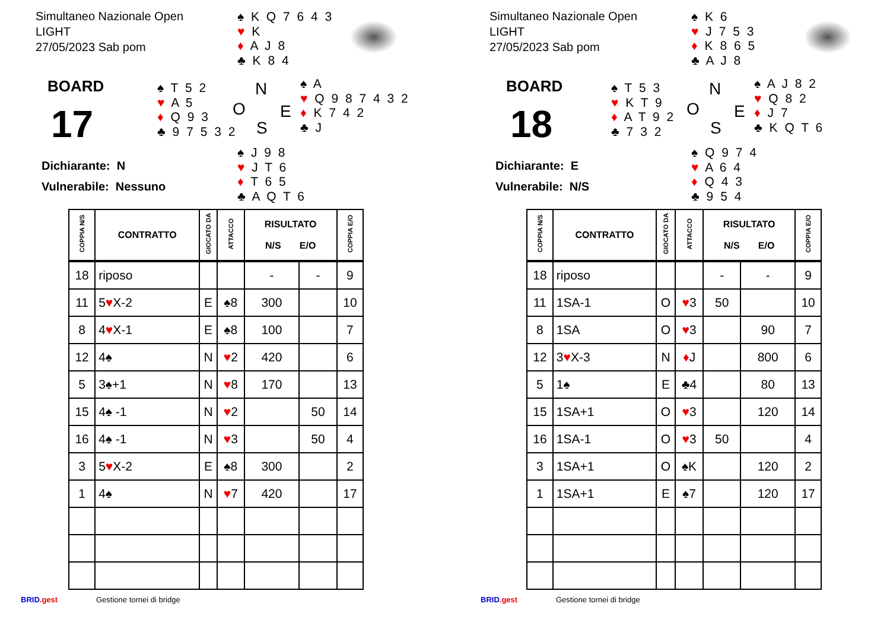Simultaneo Nazionale Open
LIGHT
27/05/2023 Sab pom
♠ K Q 7 6 4 3
♥ K
♦ A J 8
♣ K 8 4
BOARD
17
♠ T 5 2
♥ A 5
♦ Q 9 3
♣ 9 7 5 3 2
N
O E
S
♠ A
♥ Q 9 8 7 4 3 2
♦ K 7 4 2
♣ J
♠ J 9 8
♥ J T 6
♦ T 6 5
♣ A Q T 6
Dichiarante: N
Vulnerabile: Nessuno
| COPPIA N/S | CONTRATTO | GIOCATO DA | ATTACCO | RISULTATO N/S E/O | | COPPIA E/O |
| --- | --- | --- | --- | --- | --- | --- |
| 18 | riposo | | | - | - | 9 |
| 11 | 5 ♥ X-2 | E | ♠8 | 300 | | 10 |
| 8 | 4 ♥ X-1 | E | ♠8 | 100 | | 7 |
| 12 | 4♠ | N | ♥ 2 | 420 | | 6 |
| 5 | 3♠+1 | N | ♥ 8 | 170 | | 13 |
| 15 | 4♠ -1 | N | ♥ 2 | | 50 | 14 |
| 16 | 4♠ -1 | N | ♥ 3 | | 50 | 4 |
| 3 | 5 ♥ X-2 | E | ♠8 | 300 | | 2 |
| 1 | 4♠ | N | ♥ 7 | 420 | | 17 |
BRID.gest Gestione tornei di bridge
Simultaneo Nazionale Open
LIGHT
27/05/2023 Sab pom
♠ K 6
♥ J 7 5 3
♦ K 8 6 5
♣ A J 8
BOARD
18
♠ T 5 3
♥ K T 9
♦ A T 9 2
♣ 7 3 2
N
O E
S
♠ A J 8 2
♥ Q 8 2
♦ J 7
♣ K Q T 6
♠ Q 9 7 4
♥ A 6 4
♦ Q 4 3
♣ 9 5 4
Dichiarante: E
Vulnerabile: N/S
| COPPIA N/S | CONTRATTO | GIOCATO DA | ATTACCO | RISULTATO N/S E/O | | COPPIA E/O |
| --- | --- | --- | --- | --- | --- | --- |
| 18 | riposo | | | - | - | 9 |
| 11 | 1SA-1 | O | ♥ 3 | 50 | | 10 |
| 8 | 1SA | O | ♥ 3 | | 90 | 7 |
| 12 | 3 ♥ X-3 | N | ♦ J | | 800 | 6 |
| 5 | 1♠ | E | ♣4 | | 80 | 13 |
| 15 | 1SA+1 | O | ♥ 3 | | 120 | 14 |
| 16 | 1SA-1 | O | ♥ 3 | 50 | | 4 |
| 3 | 1SA+1 | O | ♠K | | 120 | 2 |
| 1 | 1SA+1 | E | ♠7 | | 120 | 17 |
BRID.gest Gestione tornei di bridge